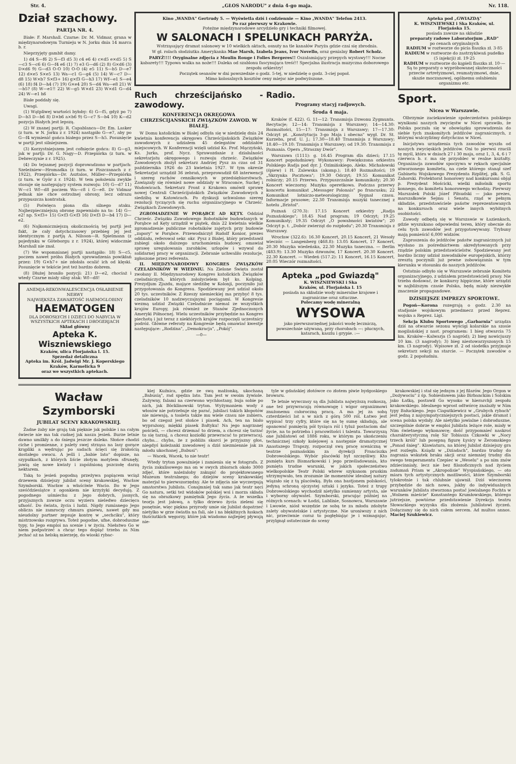Str. 4. „GŁOS NARODU" z dnia 4-go maja. Nr. 118.
Dział szachowy.
PARTJA NR. 4.
Białe: F. Marshall. Czarne: Dr. M. Vidmar, grana w międzynarodowym Turnieju w N. Jorku dnia 14 marca b. r.
Nieprzyjęty gambit damy.
1) d4 S—f6 2) S—f3 d5 3) c4 e6 4) c×d5 e×d5 5) S—c3 S—c6 6) G—f4 e6 (1) 7) e3 G—d6 (2) 8) G×d6 (3) D×d6 9) G—d3 O-O 10) O-O (4) e5 11) S—b5 D—e7 12) d×e5 S×e5 13) Wa—c1 G—g4 (5) 14) W—c7 D—d8 15) W×b7 S×f3+ 16) g×f3 G—h3 17) Wf—e1 S—e4 (6) 18) f4 D—h4 (7) 19) G×e4 20) S—d4 Wa—e8 21) W—b5? (8) W—e1!! 22) W—g5 W×d1 23) W×d1 G—d4 24) W—e1 h6
Białe poddały się.
Uwagi.
(1) Wątpliwej wartości byłoby: 6) G—f5, gdyż po 7) D—b3 D—b6 8) D×b6 a×b6 9) G—c7 S—b4 10) K—d2 pozycja Białych jest lepszą.
(2) W znanej partji: R. Capablanca—Dr. Em. Lasker (z turn. w N. Jorku z r. 1924) nastąpiło G—e7, aby po G—f4 wymienić gońca białego przez S—h5. Posunięcie w partji jest silniejszem.
(3) Korzystniejszem jest cofnięcie gońca: 8) G—g3, jak w partji: Dr. G. Nagy—D. Przepiórka (z turn. w Debreczynie z r. 1925).
(4) Do tejsamej pozycji doprowadzono w partjach: Szeleżniew—Hromadka (z turn. w Piszczanach z r. 1922), Przepiórka—Dr. Asztalos, Müller—Przepiórka (z turn. w Györ z r. 1924). W tem położeniu zwykle stosuje się następujący system rozwoju: 10) G—d7 11) W—c1 Wf—d8 poczem Wa—c8 i G—e8. Dr Vidmar jednak nie chce ostrożnej obrony, lecz odrazu przypuszcza kontratak.
(5) Poświęca piona dla silnego ataku. Najbezpieczniejszą obronę zapewniało na to: 14) G—e2! np. S×f3+ 15) G×f3 G×f3 16) D×f3 D—b4 17) D—e2.
(6) Najkomiczniejszą okolicznością tej partji jest fakt, że cały dotychczasowy przebieg jej jest identycznym z partją A. Nilsson—R. Spielmann (z pojedynku w Göteborgu z r. 1924), której widocznie Marshall nie znał.
(7) We wspomnianej partji nastąpiło: 18) S—c5, poczem nawet próba Białych sprowadzenia powikłań przez: 19) G×h7+ nie zdołała ocalić ich od klęski. Posunięcie w tekście jest też bardzo dobrem.
(8) Dłużej broniło pozycji: 21) D—e2, chociaż i wtedy Czarne miały silny atak: Wf—d8!
ANEMJA-REKONWALESCENCJA OSŁABIENIE NERWY
NAJWIĘKSZA ZAWARTOŚĆ HAEMOGLOBINY
HAEMATOGEN
DLA DOROSŁYCH I DZIECI DO NABYCIA W WSZYSTKICH APTEKACH I DROGERJACH
Skład główny
Apteka K. Wiszniewskiego
Kraków, ulica Florjańska l. 15.
Sprzedaż detaliczna
Apteka im. Król. Jadwigi Mr. J. Koperskiego
Kraków, Karmelicka 9
oraz we wszystkich aptekach.
Kino „WANDA" Gertrudy 5. — Wyświetla dziś i codziennie — Kino „WANDA" Telefon 2413.
Po raz pierwszy w Krakowie.
Potężne międzynarodowe arcydzieło gry i techniki filmowej.
W SALONACH I SPELUNKACH PARYŻA.
Wstrząsający dramat salonowy w 10 wielkich aktach, osnuty na tle kanałów Paryża gdzie czai się zbrodnia.
W gł. rolach słodziutka Amerykanka Mae Marsh, Izabela Jeans, Ivor Novello, oraz genialny Robert Scholz.
PARYŻ!!!! Oryginalne zdjęcia z Moulin Rouge i Folies Bergeres!! Oszałamiający przepych wystawy!!! Nocne kabarety!!! Typowa walka na noże!!! Daleka od szablonu fascynująca treść!! Specjalna ilustracja muzyczna doborowego zespołu orkiestry!
Początek seansów w dni powszednie o godz. 5-tej, w niedzielę o godz. 3-ciej popoł.
Mimo kolosalnych kosztów ceny miejsc nie podwyższone.
Ruch chrześcijańsko - zawodowy.
KONFERENCJA OKRĘGOWA CHRZEŚCIJAŃSKICH ZWIĄZKÓW ZAWOD. W BIAŁEJ.
W Domu katolickim w Białej odbyła się w niedzielę dnia 24 kwietnia konferencja okręgowa Chrześcijańskich Związków zawodowych z udziałem 45 delegatów oddziałów miejscowych. W Konferencji wzięli udział Ks. Prof. Mączyński, Ks. Jurka, prof. Nycz. Sprawozdanie z działalności sekretarjatu okręgowego i rozwoju chrześc. Związków Zawodowych złożył sekretarz Andrzej Pysz za czas od 31 października 1926 do 23 kwietnia 1927. W tym okresie Sekretarjat urządził 36 zebrań, przeprowadził 68 interwencji i szereg ruchów cennikowych w przedsiębiorstwach. Zawiązały się również nowe oddziały w Straconce, Suchej i Wadowicach. Sekretarz Front z Krakowa omówił sprawę nowej Centrali Chrześcijańskich Związków Zawodowych z siedzibą w Katowicach. Po dyskusji uchwalono szereg rezolucji tyczących się ruchu organizacyjnego w Chrześc. Związkach Zawodowych.
ZGROMADZENIE W PORĄBCE AD KĘTY. Oddział Chrześc. Związku Zawodowego Robotników budowlanych w Porąbce ad Kęty urządził w piątek, dnia 22 kwietnia wielkie zgromadzenie publiczne robotników zajętych przy budowie „zapory" w Porąbce. Przewodniczył Rudolf Konior, prezes oddziału, referował sekr. okr. Pysz z Białej, który przedstawił zabiegi około dalszego uruchomienia budowy, omawiał sprawę uregulowania zarobków, urlopów i wzywał do solidarnej pracy w organizacji. Zebranie uchwaliło rezolucje, zgłoszone przez referenta.
II. MIĘDZYNARODOWY KONGRES ZWIĄZKÓW CZELADNIKÓW W WIEDNIU. Na Zielone Święta został zwołany II. Międzynarodowy Kongres katolickich Związków czeladniczych, których założycielem był ks. Kolping. Prezydjum Zjazdu, mające siedzibę w Kolonji, poczyniło już przygotowania do Kongresu. Spodziewany jest udział około 20 tys. uczestników. Z Rzeszy niemieckiej ma przybyć 8 tys. czeladników 10 nadzwyczajnymi pociągami. W Kongresie wezmą udział Związki Czeladnicze niemal ze wszystkich krajów Europy, jak również ze Stanów Zjednoczonych Ameryki Północnej. Wielu uczestników przybędzie na Kongres piechotą i już teraz z niektórych krajów rozpoczęli uczestnicy podróż. Główne referaty na Kongresie będą omawiać kwestje następujące: „Rodzina", „Demokracja", „Pokój".
—0—
Radio.
Programy stacyj radjowych.
Środa 4 maja.
Kraków (f. 422). G. 11—12: Transmisja Dzwonu Zygmunta. Recytacje; 12—14: Transmisja z Warszawy; 14—14.30: Rozmaitości, 15—17: Transmisja z Warszawy; 17—17.30: Odczyt pt. „Konstytucja 3-go Maja i obecna" wygł. Dr. St. Kurzeba, prof. U. J.; 17.30—18.40 Transmisja z Warszawy; 18.40—19.10: Transmisja z Warszawy; od 19.30: Transmisja z Poznania. Opera „Straszny Dwór".
Warszawa (1111): g. 16.45 Program dla dzieci; 17.15 Koncert popołudniowy. Wykonawcy: Powiększona orkiestra Polskiego Radja pod dyr. J. Ozimińskiego, Aleks. Michałowski (śpiew) i H. Zalewska (akomp.); 18.40 Rozmaitości; 19 „Skrzynka Pocztowa"; 19.30 Odczyt; 19.55 Komunikat rolniczy; 20.15 Przerwa. Przypuszczalnie komunikaty; 20.30 Koncert wieczorny. Muzyka operetkowa. Podczas przerwy koncertu komunikat „Messager Polonais" po francusku; 22 Komunikat lotniczo-meteorologiczny. Sygnał czasu. Informacje prasowe; 22.30 Transmisja muzyki tanecznej z hotelu „Bristol".
Poznań (270.3): 17.15 Koncert orkiestry „Radja Poznańskiego"; 18.45 Nad program; 19 Odczyt; 19.25 Komunikaty; 19.35 Odczyt „O powabności kwiatów"; 20 Odczyt p. t. „Dobór zwierząt do rozpłodu"; 20.30 Transmisja z Warszawy.
Wrocław (322.6): 16.30 Koncert, 20.15 Koncert, 21 Wesoły wieczór. — Langenberg (468.8): 13.05 Koncert, 17 Koncert, 20.30 Muzyka wiedeńska, 22.30 Muzyka taneczna. — Berlin (483.9): 13.30 Muzyka dzwonów, 17 Koncert. 20.30 Koncert. 22.30 Koncert. — Wiedeń (517.2): 11 Koncert, 16.15 Koncert, 20.05 Wieczór rozmaitości.
Apteka „pod Gwiazdą"
K. WISZNIEWSKI i Ska
Kraków, ul. Florjańska l. 15
posiada na składzie wody mineralne krajowe i zagraniczne oraz sztuczne.
Polecamy wodę mineralną
WYSOWA
jako pierwszorzędnej jakości wodę leczniczą, powszechnie używaną, przy chorobach —: płucnych, katarach, kaszlu i grypie. :—
Apteka pod „GWIAZDĄ"
K. WISZNIEWSKI i Ska Kraków, ul. Florjańska 15.
posiada zawsze na składzie
preparaty radowe Laboratorjum „RAD"
po cenach oryginalnych
RADIUM w roztworze do picia flaszka zł. 3·85
RADIUM w roztworze do zastrzykiwań pudełko (5 injekcji) zł. 19·25
RADIUM w roztworze do kąpieli flaszka zł. 10·—
Są to preparaty o wypróbowanej skuteczności przeciw artretyzmowi, reumatyzmowi, dnie, skazie moczanowej, ogólnemu osłabieniu organizmu etc.
Sport.
Nicea w Warszawie.
Olbrzymie zaciekawienie społeczeństwa polskiego wynikami naszych zwycięstw w Nicei sprawiło, że Polska poczuła się w obowiązku sprowadzenia do siebie tych znakomitych jeźdźców zagranicznych, z którymi walczyliśmy dotychczas w Nicei.
Inicjatywa urządzenia tych zawodów wyszła od naszych zwycięskich jeźdźców. Oni to pierwsi rzucili tę myśl, która w dniach 27 i 30 maja, oraz 1, 3, 4, 6 i 7 czerwca b. r. ma się przyoblec w realne kształty. Organizacja zawodów spoczywa w rękach specjalnie utworzonego komitetu, na czele którego stanął szef Gabinetu Wojskowego Prezydenta Rzplitej, płk. S. G. Zahorski. Protektorat honorowy nad konkursami objął p. Prezydent Mościcki, wielki miłośnik sportu konnego, do komitetu honorowego wchodzą: Pierwszy Marszałek Polski Józef Piłsudski — jako prezes, marszałkowie Sejmu i Senatu, rząd w pełnym składzie, przedstawiciele państw reprezentowanych na konkursach oraz wiele innych wybitnych osobistości.
Zawody odbędą się w Warszawie w Łazienkach, gdzie wyszukano odpowiedni teren, który obecnie do celu tych zawodów jest przygotowywany. Trybuny mają pomieścić 6,000 widzów.
Zaproszenia do jeźdźców państw zagranicznych już wysłano za pośrednictwem akredytowanych przy rządzie polskim przedstawicielstw. Spodziewany jest bardzo liczny udział zawodników europejskich, którzy zresztą poczynili już pewne zobowiązania w tym kierunku w stosunku do naszych jeźdźców.
Ostatnio odbyło się w Warszawie zebranie Komitetu organizacyjnego, z udziałem przedstawicieli prasy. Nie trzeba dodawać, że konkursy hippiczne, które urządzi w najbliższym czasie Polska, będą miały niezwykłe znaczenie propagandowe.
DZISIEJSZE IMPREZY SPORTOWE.
Pogoń—Korona rozegrają o godz. 2.30 na stadjonie wojskowym przedmecz przed Reprez. wojska a Reprez. Ligi.
Sekcja Klubu Sportowego „Garbarnia" urządza dziś na otwarcie sezonu wyścigi kolarskie na szosie mogilańskiej z nast. programem: 1 bieg otwarcia 75 km. Kraków—Kalwarja (5 nagród); 2) bieg nowicjuszy 10 km. (3 nagrody); 3) bieg niestowarzyszonych 15 km. (3 nagrody). Wpisowe zł. 2 od siodełka przyjmuje sekretarz sekcji na starcie. — Początek zawodów o godz. 2 popołudniu.
Wacław Szymborski
JUBILAT SCENY KRAKOWSKIEJ.
Żadne żaby nie grają tak pięknie jak polskie i na całym świecie nie ma tak cudnej jak nasza jesień. Burze letnie dawno umilkły a do śniegu jeszcze daleko. Słońce chodzi ciche i promienne, z palety swej strząsa na lasy gorące krąpliki a wędrując po sadach ścięci się żrałością dostałego owocu. A jeśli i „babie lato" dopisze, na szypułkach, z których liście złotym motylem sfrunęły, jawią się nowe kwiaty i zapóźnioną pszczołę darzą nektarem.
Taką to jesień pogodną przeżywa papiącem wciąż drzewem dzisiejszy jubilat sceny krakowskiej, Wacław Szymborski. Wacław a właściwie Wacio. Bo w Jego sześćdziesiątce z ogonkiem nie krzyżyki decydują. Z pogodnego uśmiechu z Jego dobrych, jasnych, przyjaznych zawsze oczu wyziera nieledwo dziecięca ufność. Do świata, życia i ludzi. Nigdy rumianego Jego oblicza nie zamroczy chmura gniewu, nawet gdy mu nieudolny partner zepsuje kontrę w „sechciku", który mistrzowsko rozgrywa. Toteż pogodne, ufne, dobroduszne typy, to Jego emploi na scenie i w życiu. Niełatwo Go w niem podpatrzeć a chcąc tego dopiąć trzeba za Nim jechać aż na helską mierzeję, do wioski rybac-
kiej Kuźnica, gdzie ze swą małżonką, ukochaną „Babusią", rad spędza lato. Tam jest w swoim żywiole. Zażywny, falami na czerwono wychłostany, buja sobie po nich, jak Böcklinowski tryton. Wyżymaniem wody z włosów nie potrzebuje się parać, jubilaci takich kłopotów nie miewają, a toaleta także mu wiele czasu nie zabiera, bo od czegoż jest słońce i piasek. Ach, ten na biało wyprażony, miękki piasek Bałtyku! Na jego nagrzanej pościeli, — chcesz drzemać to drzem, a chcesz się tarzać to się tarzaj, a chcesz koziołki przewracać to przewracaj, chyba... chyba, że z pobliża skarci je przyjazny głos, niegdyś koleżanki zawodowej a dziś niezmiennie jak za młodu ukochanej „Babusi":
— Wacek, Wacek, to nie teatr!
Wtedy tryton poważnieje i zamienia się w fotografa. Z życia zakulisowego ma on w swych zbiorach około 3000 zdjęć, które należałoby zakupić do projektowanego Muzeum teatralnego; do dziejów sceny krakowskiej materjał to pierwszorzędny. Ale te zdjęcia nie wyczerpują amatorstwa Jubilata. Conajmniej tak samo jak teatr nęci Go natura, setki też widoków polskiej wsi i morza składa się na obrazkowy pamiętnik Jego życia. A że wszelka teorja jest jałową, a tylko drzewo życia zieleni się ponętnie, więc piękna przyrody umie się Jubilat dopatrzeć nietylko w grze światła na fali, ale i na błękitnych łuskach tłuściutkich węgorzy, które jak wiadomo najlepiej pływają nie-
tyle w gdańskiej złotówce co złotem piwie bydgoskiego browaru.
Te letnie wywczasy są dla Jubilata najwyższą rozkoszą, one też przywracają równowagę i wigor organizmowi znużonemu całoroczną pracą. A ma jej za sobą czterdzieści lat a w nich z górą 500 ról. Łatwo jest wypisać trzy cyfry, które się na tę sumę składają, ale opanować pamięcią pół tysiąca ról i tyluż postaciom dać życie, na to potrzeba i pracowitości i talentu. Towarzyszą one Jubilatowi od 1886 roku, w którym po ukończeniu technicznej szkoły kolejowej a następnie dramatycznej Anastazego Trapszy, rozpoczął swą pracę sceniczną w teatrze poznańskim za dyrekcji Franciszka Dobrowolskiego. Wybór placówki był szczęśliwy. Kto pamięta kurs Bismarkowski i jego prześladowania, kto pamięta trudne warunki, w jakich społeczeństwo wielkopolskie Teatr Polski wbrew szykanom pruskim utrzymywało, ten zrozumie ile momentów idealnej natury wiązało się z tą placówką. Była ona bastjonem polskości, jedyną schroną ojczystej sztuki i języka. Toteż z trupy Dobrowolskiego wychodził nietylko sumienny artysta, ale i wyborny obywatel. Szymborski, pracując później na różnych scenach: w Łodzi, Lublinie, Sosnowcu, Warszawie i Lwowie, niósł wszędzie ze sobą te za młodu zdobyte zalety obywatelskie i artystyczne. Nie uroniwszy z nich nic, przeciwnie coraz to pogłębiając je i wzmagając, przylgnął ostatecznie do sceny
krakowskiej i stał się jednym z jej filarów. Jego Orgon w „Dożywociu" z śp. Sobiesławem jako Birbanckim i Solskim jako Łatką, postawił Go wysoko w hierarchji zespołu krakowskiego. Idealnego wprost odtwórcę znalazły w Nim typy Bałuckiego. Jego Ciaputkiewicz w „Grubych rybach" jest jedną z najsympatyczniejszych postaci, jakie dramat i scena polska wydały. Ale nietylko jowialne i dobroduszne, szczególnie dobrze w emploi Jubilata leżące role, miały w Nim świetnego wykonawcę; dość przypomnieć naskroś charakterystyczną rolę Sir Tobiasza Czkawki w „Nocy trzech króli" lub posępną figurę Łysicy w Żeromskiego „Ponad śnieg". Klawiatura, na której Jubilat dzisiejszy gra jest rozległa. Ksiądz w „Dziadach", bardzo trudny do zagrania wskutek braku akcji oraz niemniej trudny dla swego temperamentu Czepiec w „Weselu" a po nim znów zdziecinniały, lecz nie bez filozoficznych nad życiem zadumań Priam w „Akropolisie" Wyspiańskiego, — oto miara tych artystycznych możliwości, które Szymborski tylokrotnie i tak chlubnie ujawnił. Dziś wieczorem przybędzie do nich nowa, jakby do indywidualnych warunków Jubilata stworzona postać jowialnego Fochta w „Wolnem mieście" Konstantego Krumłowskiego, którego jutrzejsze, powtórne przedstawienie Dyrekcja teatru Słowackiego wyzyska dla złożenia Jubilatowi życzeń. Dołączamy się do nich całem sercem. Ad multos annos. Maciej Szukiewicz.